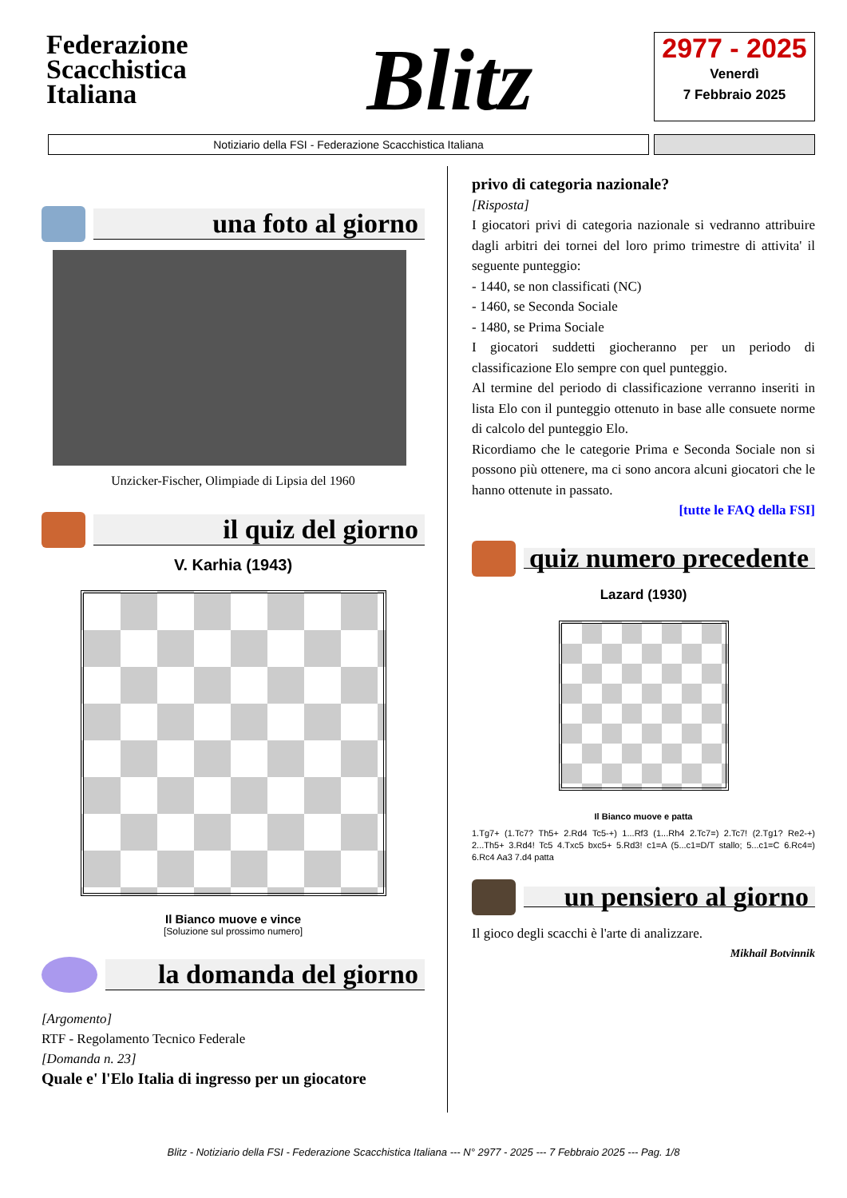Federazione
Scacchistica
Italiana
Blitz
2977 - 2025
Venerdì
7 Febbraio 2025
Notiziario della FSI - Federazione Scacchistica Italiana
una foto al giorno
Unzicker-Fischer, Olimpiade di Lipsia del 1960
il quiz del giorno
V. Karhia (1943)
Il Bianco muove e vince
[Soluzione sul prossimo numero]
la domanda del giorno
[Argomento]
RTF - Regolamento Tecnico Federale
[Domanda n. 23]
Quale e' l'Elo Italia di ingresso per un giocatore
privo di categoria nazionale?
[Risposta]
I giocatori privi di categoria nazionale si vedranno attribuire dagli arbitri dei tornei del loro primo trimestre di attivita' il seguente punteggio:
- 1440, se non classificati (NC)
- 1460, se Seconda Sociale
- 1480, se Prima Sociale
I giocatori suddetti giocheranno per un periodo di classificazione Elo sempre con quel punteggio.
Al termine del periodo di classificazione verranno inseriti in lista Elo con il punteggio ottenuto in base alle consuete norme di calcolo del punteggio Elo.
Ricordiamo che le categorie Prima e Seconda Sociale non si possono più ottenere, ma ci sono ancora alcuni giocatori che le hanno ottenute in passato.
[tutte le FAQ della FSI]
quiz numero precedente
Lazard (1930)
Il Bianco muove e patta
1.Tg7+ (1.Tc7? Th5+ 2.Rd4 Tc5-+) 1...Rf3 (1...Rh4 2.Tc7=) 2.Tc7! (2.Tg1? Re2-+) 2...Th5+ 3.Rd4! Tc5 4.Txc5 bxc5+ 5.Rd3! c1=A (5...c1=D/T stallo; 5...c1=C 6.Rc4=) 6.Rc4 Aa3 7.d4 patta
un pensiero al giorno
Il gioco degli scacchi è l'arte di analizzare.
Mikhail Botvinnik
Blitz - Notiziario della FSI - Federazione Scacchistica Italiana --- N° 2977 - 2025 --- 7 Febbraio 2025 --- Pag. 1/8